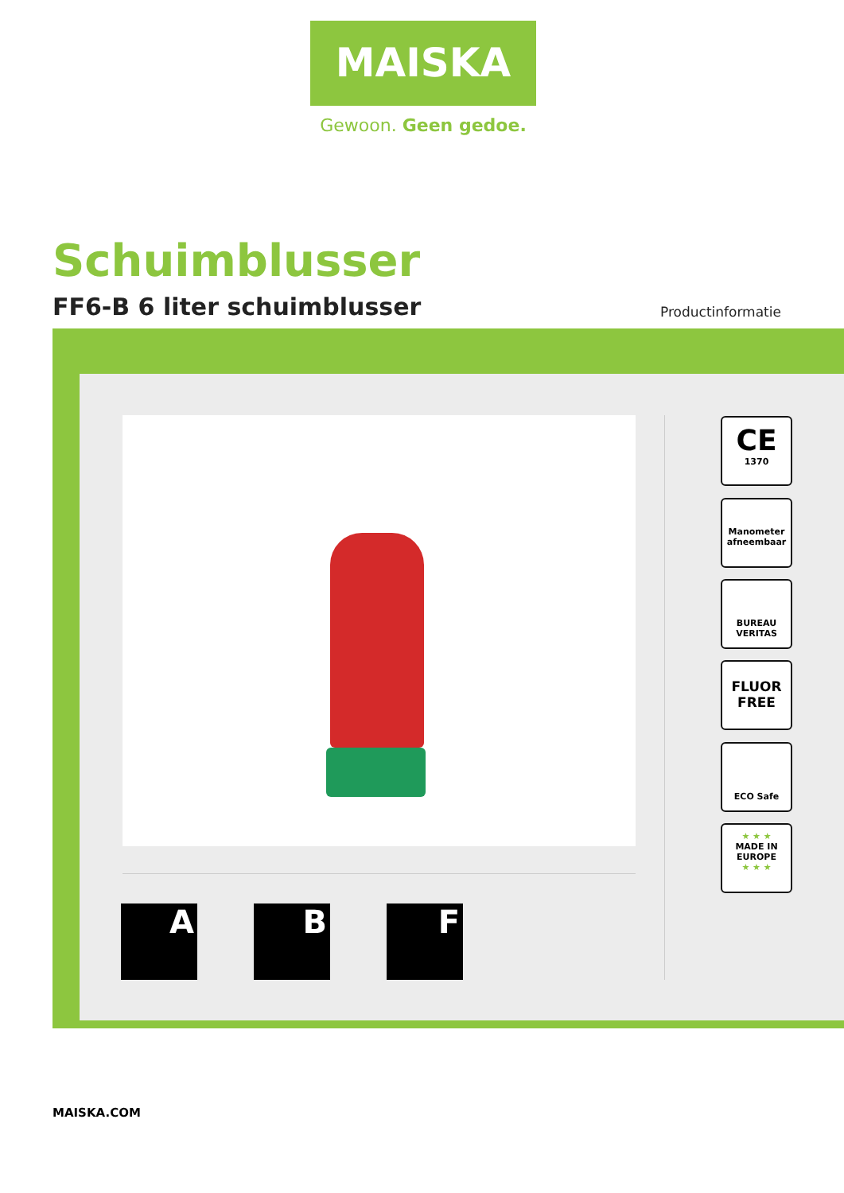MAISKA
Gewoon. Geen gedoe.
Schuimblusser
FF6-B 6 liter schuimblusser Productinformatie
A B F
CE
1370
Manometer
afneembaar
BUREAU
VERITAS
FLUOR
FREE
ECO Safe
★ ★ ★
MADE IN
EUROPE
★ ★ ★
MAISKA.COM